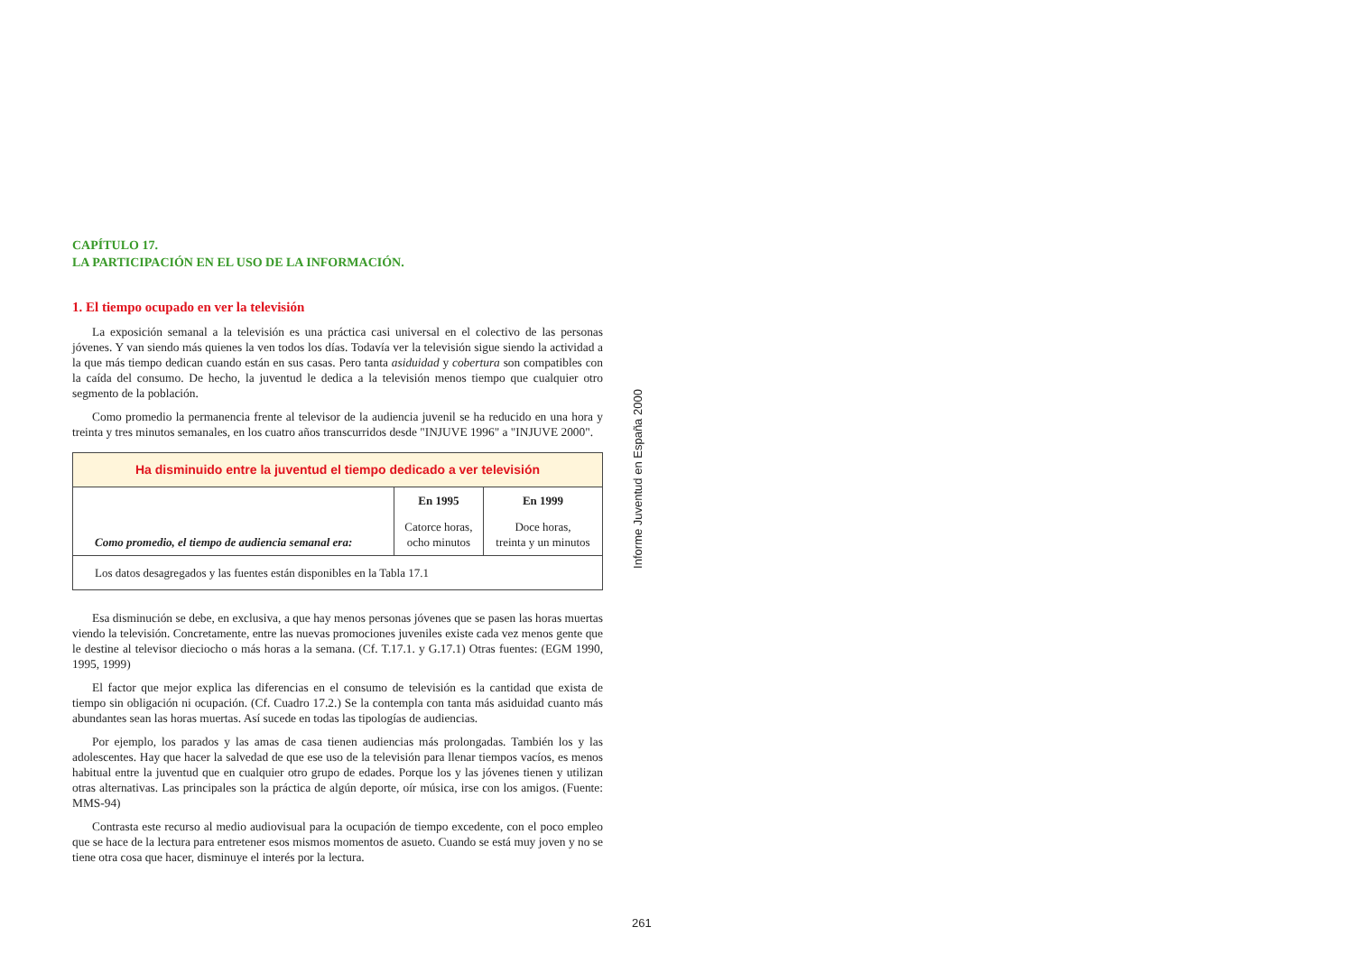CAPÍTULO 17.
LA PARTICIPACIÓN EN EL USO DE LA INFORMACIÓN.
1. El tiempo ocupado en ver la televisión
La exposición semanal a la televisión es una práctica casi universal en el colectivo de las personas jóvenes. Y van siendo más quienes la ven todos los días. Todavía ver la televisión sigue siendo la actividad a la que más tiempo dedican cuando están en sus casas. Pero tanta asiduidad y cobertura son compatibles con la caída del consumo. De hecho, la juventud le dedica a la televisión menos tiempo que cualquier otro segmento de la población.
Como promedio la permanencia frente al televisor de la audiencia juvenil se ha reducido en una hora y treinta y tres minutos semanales, en los cuatro años transcurridos desde "INJUVE 1996" a "INJUVE 2000".
| Ha disminuido entre la juventud el tiempo dedicado a ver televisión | | |
| Como promedio, el tiempo de audiencia semanal era: | En 1995 | En 1999 |
| | Catorce horas, ocho minutos | Doce horas, treinta y un minutos |
| Los datos desagregados y las fuentes están disponibles en la Tabla 17.1 | | |
Esa disminución se debe, en exclusiva, a que hay menos personas jóvenes que se pasen las horas muertas viendo la televisión. Concretamente, entre las nuevas promociones juveniles existe cada vez menos gente que le destine al televisor dieciocho o más horas a la semana. (Cf. T.17.1. y G.17.1) Otras fuentes: (EGM 1990, 1995, 1999)
El factor que mejor explica las diferencias en el consumo de televisión es la cantidad que exista de tiempo sin obligación ni ocupación. (Cf. Cuadro 17.2.) Se la contempla con tanta más asiduidad cuanto más abundantes sean las horas muertas. Así sucede en todas las tipologías de audiencias.
Por ejemplo, los parados y las amas de casa tienen audiencias más prolongadas. También los y las adolescentes. Hay que hacer la salvedad de que ese uso de la televisión para llenar tiempos vacíos, es menos habitual entre la juventud que en cualquier otro grupo de edades. Porque los y las jóvenes tienen y utilizan otras alternativas. Las principales son la práctica de algún deporte, oír música, irse con los amigos. (Fuente: MMS-94)
Contrasta este recurso al medio audiovisual para la ocupación de tiempo excedente, con el poco empleo que se hace de la lectura para entretener esos mismos momentos de asueto. Cuando se está muy joven y no se tiene otra cosa que hacer, disminuye el interés por la lectura.
Informe Juventud en España 2000
261